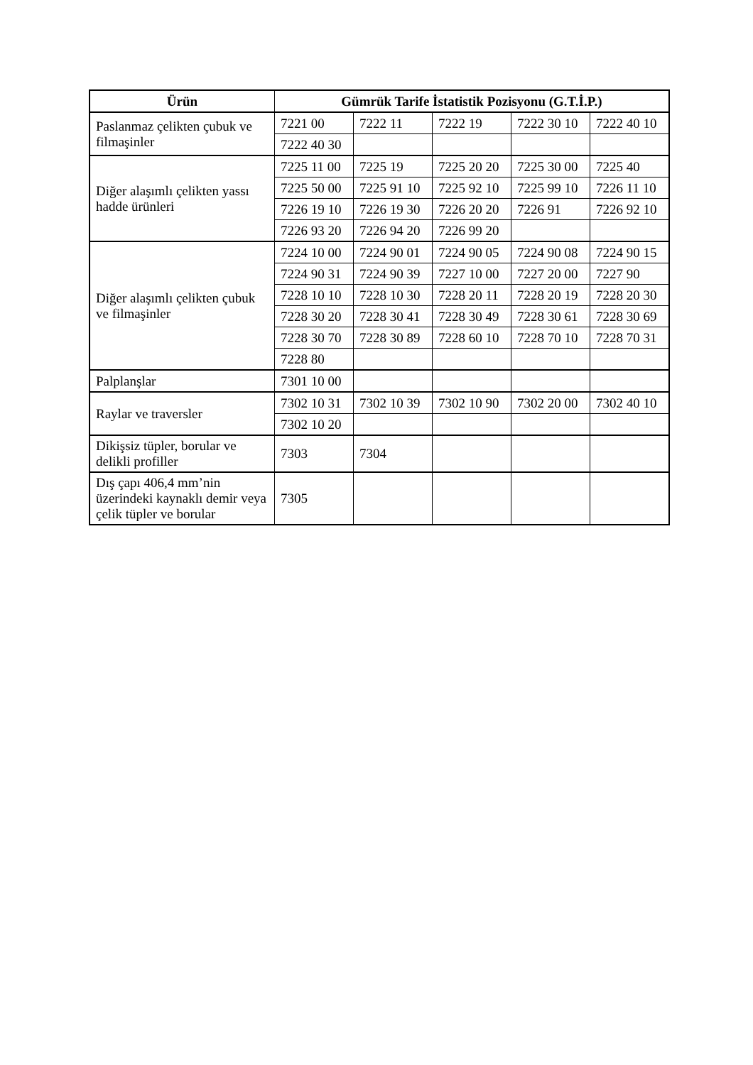| Ürün | Gümrük Tarife İstatistik Pozisyonu (G.T.İ.P.) | | | | |
| --- | --- | --- | --- | --- | --- |
| Paslanmaz çelikten çubuk ve filmaşinler | 7221 00 | 7222 11 | 7222 19 | 7222 30 10 | 7222 40 10 |
| | 7222 40 30 | | | | |
| Diğer alaşımlı çelikten yassı hadde ürünleri | 7225 11 00 | 7225 19 | 7225 20 20 | 7225 30 00 | 7225 40 |
| | 7225 50 00 | 7225 91 10 | 7225 92 10 | 7225 99 10 | 7226 11 10 |
| | 7226 19 10 | 7226 19 30 | 7226 20 20 | 7226 91 | 7226 92 10 |
| | 7226 93 20 | 7226 94 20 | 7226 99 20 | | |
| Diğer alaşımlı çelikten çubuk ve filmaşinler | 7224 10 00 | 7224 90 01 | 7224 90 05 | 7224 90 08 | 7224 90 15 |
| | 7224 90 31 | 7224 90 39 | 7227 10 00 | 7227 20 00 | 7227 90 |
| | 7228 10 10 | 7228 10 30 | 7228 20 11 | 7228 20 19 | 7228 20 30 |
| | 7228 30 20 | 7228 30 41 | 7228 30 49 | 7228 30 61 | 7228 30 69 |
| | 7228 30 70 | 7228 30 89 | 7228 60 10 | 7228 70 10 | 7228 70 31 |
| | 7228 80 | | | | |
| Palplanşlar | 7301 10 00 | | | | |
| Raylar ve traversler | 7302 10 31 | 7302 10 39 | 7302 10 90 | 7302 20 00 | 7302 40 10 |
| | 7302 10 20 | | | | |
| Dikişsiz tüpler, borular ve delikli profiller | 7303 | 7304 | | | |
| Dış çapı 406,4 mm’nin üzerindeki kaynaklı demir veya çelik tüpler ve borular | 7305 | | | | |